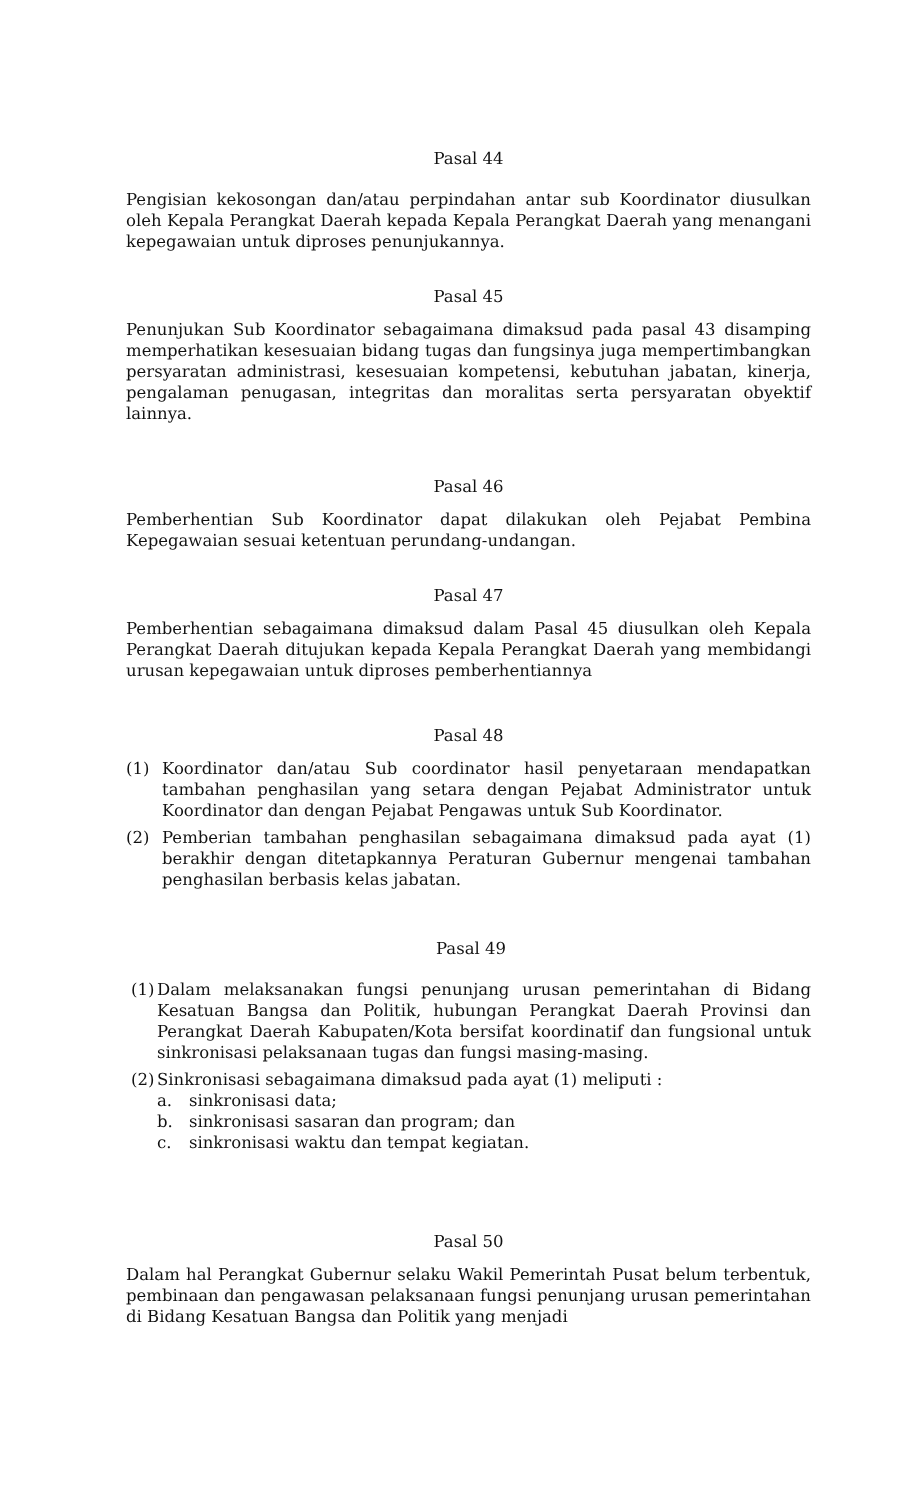Pasal 44
Pengisian kekosongan dan/atau perpindahan antar sub Koordinator diusulkan oleh Kepala Perangkat Daerah kepada Kepala Perangkat Daerah yang menangani kepegawaian untuk diproses penunjukannya.
Pasal 45
Penunjukan Sub Koordinator sebagaimana dimaksud pada pasal 43 disamping memperhatikan kesesuaian bidang tugas dan fungsinya juga mempertimbangkan persyaratan administrasi, kesesuaian kompetensi, kebutuhan jabatan, kinerja, pengalaman penugasan, integritas dan moralitas serta persyaratan obyektif lainnya.
Pasal 46
Pemberhentian Sub Koordinator dapat dilakukan oleh Pejabat Pembina Kepegawaian sesuai ketentuan perundang-undangan.
Pasal 47
Pemberhentian sebagaimana dimaksud dalam Pasal 45 diusulkan oleh Kepala Perangkat Daerah ditujukan kepada Kepala Perangkat Daerah yang membidangi urusan kepegawaian untuk diproses pemberhentiannya
Pasal 48
(1) Koordinator dan/atau Sub coordinator hasil penyetaraan mendapatkan tambahan penghasilan yang setara dengan Pejabat Administrator untuk Koordinator dan dengan Pejabat Pengawas untuk Sub Koordinator.
(2) Pemberian tambahan penghasilan sebagaimana dimaksud pada ayat (1) berakhir dengan ditetapkannya Peraturan Gubernur mengenai tambahan penghasilan berbasis kelas jabatan.
Pasal 49
(1)
Dalam melaksanakan fungsi penunjang urusan pemerintahan di Bidang Kesatuan Bangsa dan Politik, hubungan Perangkat Daerah Provinsi dan Perangkat Daerah Kabupaten/Kota bersifat koordinatif dan fungsional untuk sinkronisasi pelaksanaan tugas dan fungsi masing-masing.
(2)
Sinkronisasi sebagaimana dimaksud pada ayat (1) meliputi :
a. sinkronisasi data;
b. sinkronisasi sasaran dan program; dan
c. sinkronisasi waktu dan tempat kegiatan.
Pasal 50
Dalam hal Perangkat Gubernur selaku Wakil Pemerintah Pusat belum terbentuk, pembinaan dan pengawasan pelaksanaan fungsi penunjang urusan pemerintahan di Bidang Kesatuan Bangsa dan Politik yang menjadi